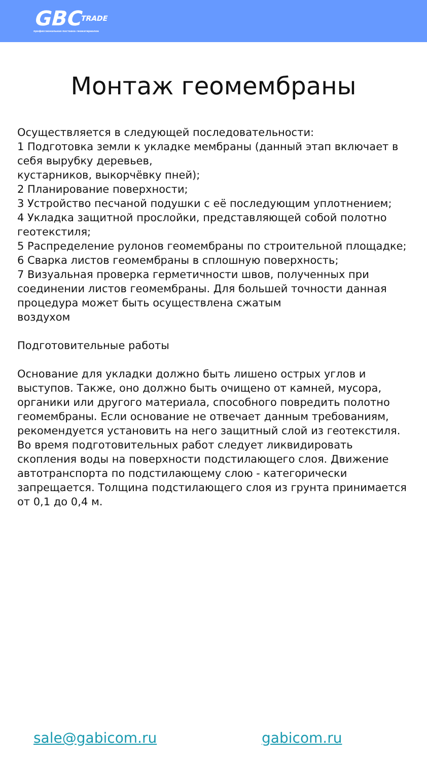GBCTRADE
профессиональная поставка геоматериалов
Монтаж геомембраны
Осуществляется в следующей последовательности:
1 Подготовка земли к укладке мембраны (данный этап включает в себя вырубку деревьев,
кустарников, выкорчёвку пней);
2 Планирование поверхности;
3 Устройство песчаной подушки с её последующим уплотнением;
4 Укладка защитной прослойки, представляющей собой полотно геотекстиля;
5 Распределение рулонов геомембраны по строительной площадке;
6 Сварка листов геомембраны в сплошную поверхность;
7 Визуальная проверка герметичности швов, полученных при соединении листов геомембраны. Для большей точности данная процедура может быть осуществлена сжатым
воздухом
Подготовительные работы
Основание для укладки должно быть лишено острых углов и выступов. Также, оно должно быть очищено от камней, мусора, органики или другого материала, способного повредить полотно геомембраны. Если основание не отвечает данным требованиям, рекомендуется установить на него защитный слой из геотекстиля.
Во время подготовительных работ следует ликвидировать скопления воды на поверхности подстилающего слоя. Движение автотранспорта по подстилающему слою - категорически
запрещается. Толщина подстилающего слоя из грунта принимается от 0,1 до 0,4 м.
sale@gabicom.ru gabicom.ru